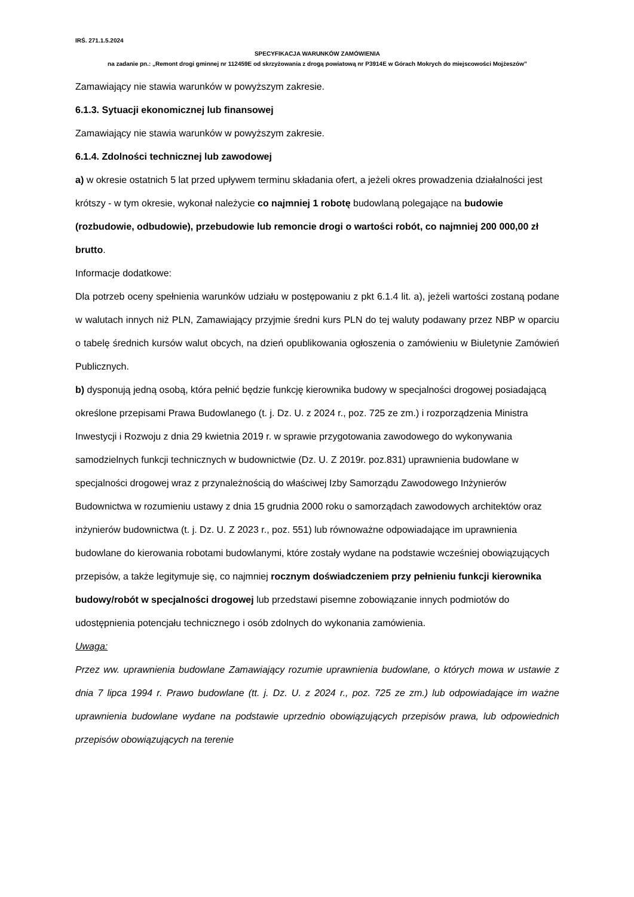IRŚ. 271.1.5.2024
SPECYFIKACJA WARUNKÓW ZAMÓWIENIA
na zadanie pn.: „Remont drogi gminnej nr 112459E od skrzyżowania z drogą powiatową nr P3914E w Górach Mokrych do miejscowości Mojżeszów”
Zamawiający nie stawia warunków w powyższym zakresie.
6.1.3. Sytuacji ekonomicznej lub finansowej
Zamawiający nie stawia warunków w powyższym zakresie.
6.1.4. Zdolności technicznej lub zawodowej
a) w okresie ostatnich 5 lat przed upływem terminu składania ofert, a jeżeli okres prowadzenia działalności jest krótszy - w tym okresie, wykonał należycie co najmniej 1 robotę budowlaną polegające na budowie (rozbudowie, odbudowie), przebudowie lub remoncie drogi o wartości robót, co najmniej 200 000,00 zł brutto.
Informacje dodatkowe:
Dla potrzeb oceny spełnienia warunków udziału w postępowaniu z pkt 6.1.4 lit. a), jeżeli wartości zostaną podane w walutach innych niż PLN, Zamawiający przyjmie średni kurs PLN do tej waluty podawany przez NBP w oparciu o tabelę średnich kursów walut obcych, na dzień opublikowania ogłoszenia o zamówieniu w Biuletynie Zamówień Publicznych.
b) dysponują jedną osobą, która pełnić będzie funkcję kierownika budowy w specjalności drogowej posiadającą określone przepisami Prawa Budowlanego (t. j. Dz. U. z 2024 r., poz. 725 ze zm.) i rozporządzenia Ministra Inwestycji i Rozwoju z dnia 29 kwietnia 2019 r. w sprawie przygotowania zawodowego do wykonywania samodzielnych funkcji technicznych w budownictwie (Dz. U. Z 2019r. poz.831) uprawnienia budowlane w specjalności drogowej wraz z przynależnością do właściwej Izby Samorządu Zawodowego Inżynierów Budownictwa w rozumieniu ustawy z dnia 15 grudnia 2000 roku o samorządach zawodowych architektów oraz inżynierów budownictwa (t. j. Dz. U. Z 2023 r., poz. 551) lub równoważne odpowiadające im uprawnienia budowlane do kierowania robotami budowlanymi, które zostały wydane na podstawie wcześniej obowiązujących przepisów, a także legitymuje się, co najmniej rocznym doświadczeniem przy pełnieniu funkcji kierownika budowy/robót w specjalności drogowej lub przedstawi pisemne zobowiązanie innych podmiotów do udostępnienia potencjału technicznego i osób zdolnych do wykonania zamówienia.
Uwaga:
Przez ww. uprawnienia budowlane Zamawiający rozumie uprawnienia budowlane, o których mowa w ustawie z dnia 7 lipca 1994 r. Prawo budowlane (tt. j. Dz. U. z 2024 r., poz. 725 ze zm.) lub odpowiadające im ważne uprawnienia budowlane wydane na podstawie uprzednio obowiązujących przepisów prawa, lub odpowiednich przepisów obowiązujących na terenie